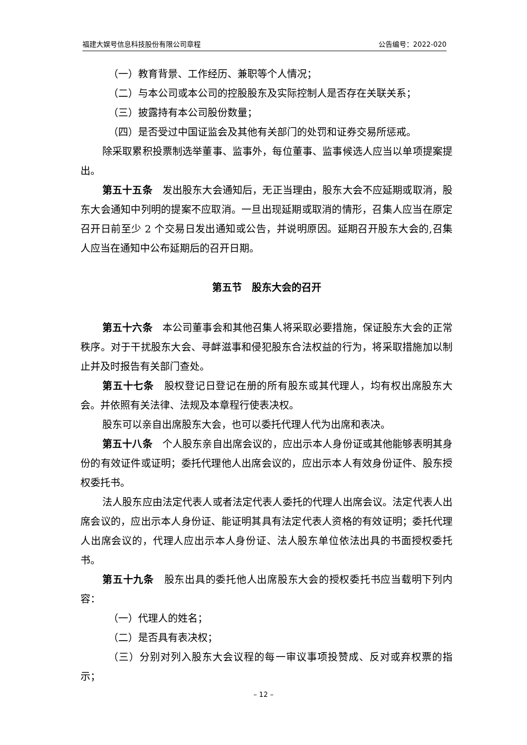福建大娱号信息科技股份有限公司章程 公告编号：2022-020
（一）教育背景、工作经历、兼职等个人情况；
（二）与本公司或本公司的控股股东及实际控制人是否存在关联关系；
（三）披露持有本公司股份数量；
（四）是否受过中国证监会及其他有关部门的处罚和证券交易所惩戒。
除采取累积投票制选举董事、监事外，每位董事、监事候选人应当以单项提案提出。
第五十五条　发出股东大会通知后，无正当理由，股东大会不应延期或取消，股东大会通知中列明的提案不应取消。一旦出现延期或取消的情形，召集人应当在原定召开日前至少 2 个交易日发出通知或公告，并说明原因。延期召开股东大会的,召集人应当在通知中公布延期后的召开日期。
第五节　股东大会的召开
第五十六条　本公司董事会和其他召集人将采取必要措施，保证股东大会的正常秩序。对于干扰股东大会、寻衅滋事和侵犯股东合法权益的行为，将采取措施加以制止并及时报告有关部门查处。
第五十七条　股权登记日登记在册的所有股东或其代理人，均有权出席股东大会。并依照有关法律、法规及本章程行使表决权。
股东可以亲自出席股东大会，也可以委托代理人代为出席和表决。
第五十八条　个人股东亲自出席会议的，应出示本人身份证或其他能够表明其身份的有效证件或证明；委托代理他人出席会议的，应出示本人有效身份证件、股东授权委托书。
法人股东应由法定代表人或者法定代表人委托的代理人出席会议。法定代表人出席会议的，应出示本人身份证、能证明其具有法定代表人资格的有效证明；委托代理人出席会议的，代理人应出示本人身份证、法人股东单位依法出具的书面授权委托书。
第五十九条　股东出具的委托他人出席股东大会的授权委托书应当载明下列内容：
（一）代理人的姓名；
（二）是否具有表决权；
（三）分别对列入股东大会议程的每一审议事项投赞成、反对或弃权票的指示；
– 12 –